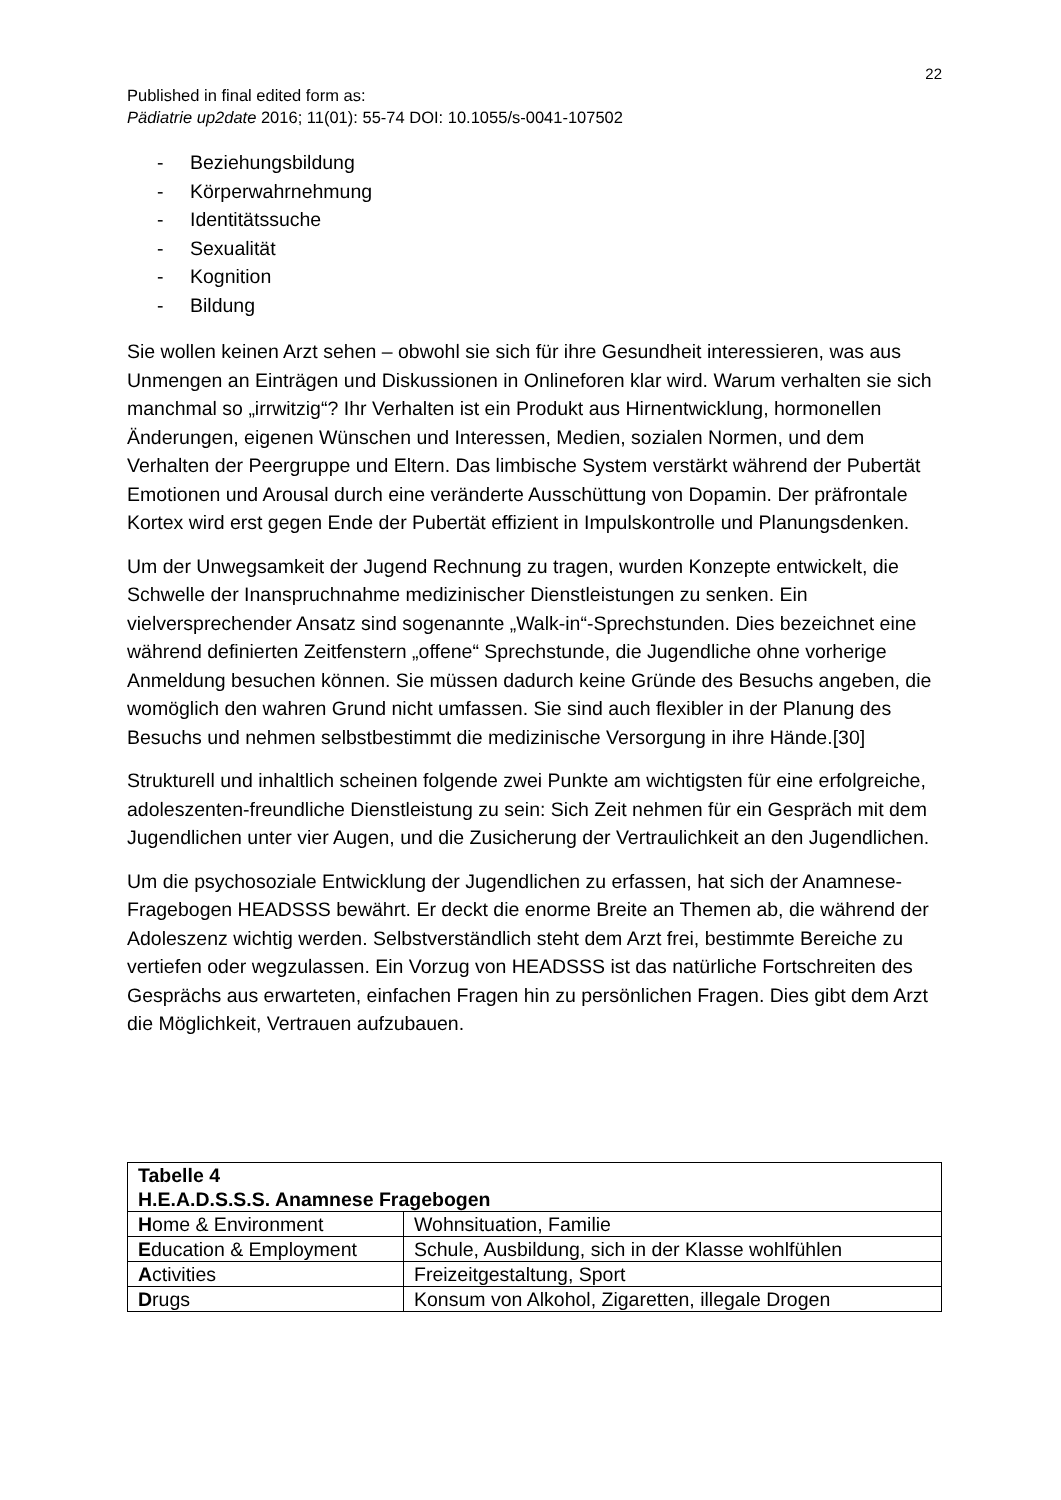22
Published in final edited form as:
Pädiatrie up2date 2016; 11(01): 55-74 DOI: 10.1055/s-0041-107502
- Beziehungsbildung
- Körperwahrnehmung
- Identitätssuche
- Sexualität
- Kognition
- Bildung
Sie wollen keinen Arzt sehen – obwohl sie sich für ihre Gesundheit interessieren, was aus Unmengen an Einträgen und Diskussionen in Onlineforen klar wird. Warum verhalten sie sich manchmal so „irrwitzig“? Ihr Verhalten ist ein Produkt aus Hirnentwicklung, hormonellen Änderungen, eigenen Wünschen und Interessen, Medien, sozialen Normen, und dem Verhalten der Peergruppe und Eltern. Das limbische System verstärkt während der Pubertät Emotionen und Arousal durch eine veränderte Ausschüttung von Dopamin. Der präfrontale Kortex wird erst gegen Ende der Pubertät effizient in Impulskontrolle und Planungsdenken.
Um der Unwegsamkeit der Jugend Rechnung zu tragen, wurden Konzepte entwickelt, die Schwelle der Inanspruchnahme medizinischer Dienstleistungen zu senken. Ein vielversprechender Ansatz sind sogenannte „Walk-in“-Sprechstunden. Dies bezeichnet eine während definierten Zeitfenstern „offene“ Sprechstunde, die Jugendliche ohne vorherige Anmeldung besuchen können. Sie müssen dadurch keine Gründe des Besuchs angeben, die womöglich den wahren Grund nicht umfassen. Sie sind auch flexibler in der Planung des Besuchs und nehmen selbstbestimmt die medizinische Versorgung in ihre Hände.[30]
Strukturell und inhaltlich scheinen folgende zwei Punkte am wichtigsten für eine erfolgreiche, adoleszenten-freundliche Dienstleistung zu sein: Sich Zeit nehmen für ein Gespräch mit dem Jugendlichen unter vier Augen, und die Zusicherung der Vertraulichkeit an den Jugendlichen.
Um die psychosoziale Entwicklung der Jugendlichen zu erfassen, hat sich der Anamnese-Fragebogen HEADSSS bewährt. Er deckt die enorme Breite an Themen ab, die während der Adoleszenz wichtig werden. Selbstverständlich steht dem Arzt frei, bestimmte Bereiche zu vertiefen oder wegzulassen. Ein Vorzug von HEADSSS ist das natürliche Fortschreiten des Gesprächs aus erwarteten, einfachen Fragen hin zu persönlichen Fragen. Dies gibt dem Arzt die Möglichkeit, Vertrauen aufzubauen.
| Tabelle 4 H.E.A.D.S.S.S. Anamnese Fragebogen | |
| H ome & Environment | Wohnsituation, Familie |
| E ducation & Employment | Schule, Ausbildung, sich in der Klasse wohlfühlen |
| A ctivities | Freizeitgestaltung, Sport |
| D rugs | Konsum von Alkohol, Zigaretten, illegale Drogen |